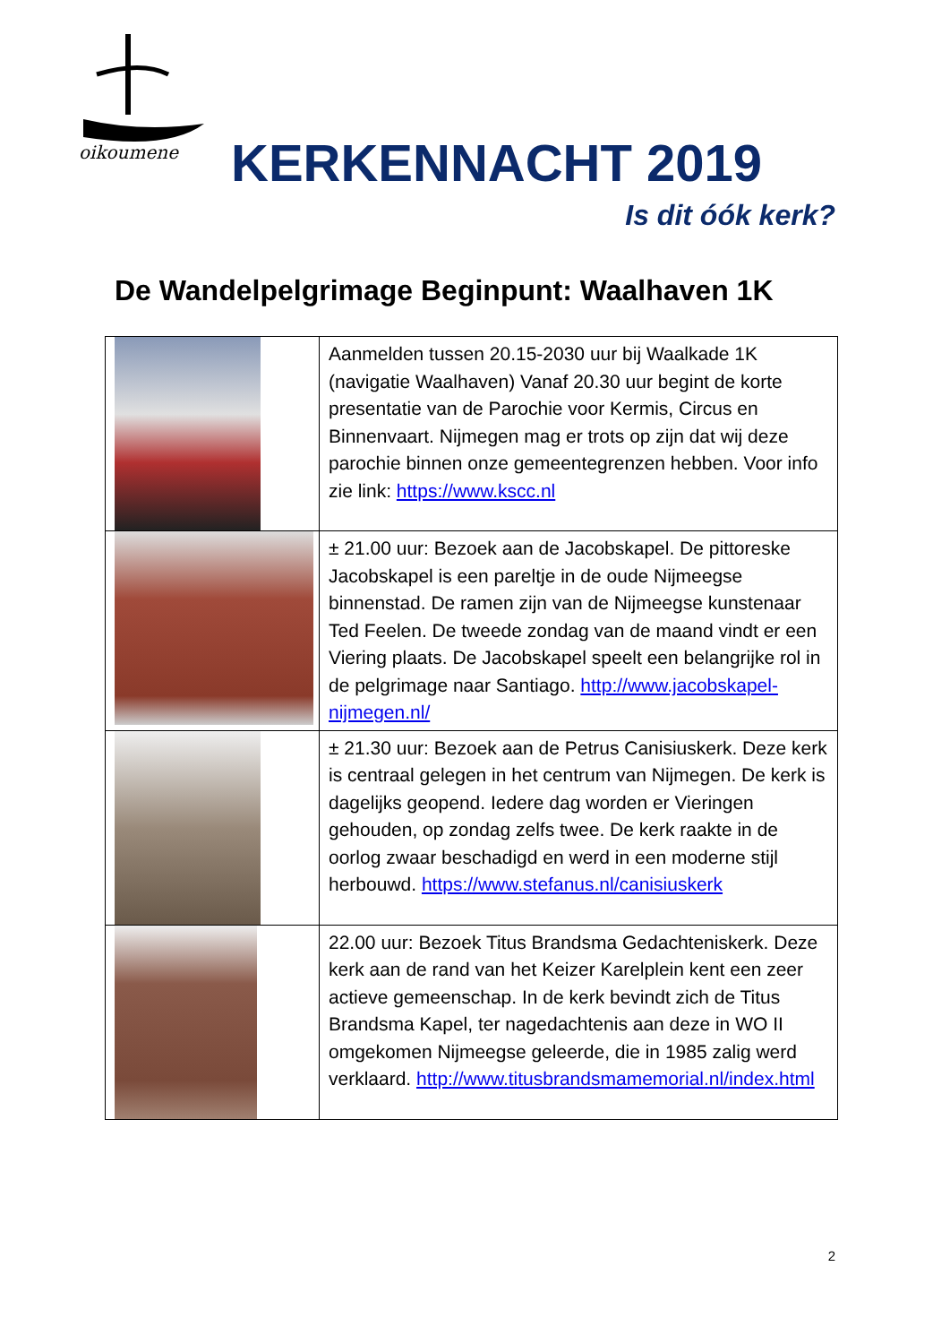oikoumene
KERKENNACHT 2019
Is dit óók kerk?
De Wandelpelgrimage Beginpunt: Waalhaven 1K
| | Aanmelden tussen 20.15-2030 uur bij Waalkade 1K (navigatie Waalhaven) Vanaf 20.30 uur begint de korte presentatie van de Parochie voor Kermis, Circus en Binnenvaart. Nijmegen mag er trots op zijn dat wij deze parochie binnen onze gemeentegrenzen hebben. Voor info zie link: https://www.kscc.nl |
| | ± 21.00 uur: Bezoek aan de Jacobskapel. De pittoreske Jacobskapel is een pareltje in de oude Nijmeegse binnenstad. De ramen zijn van de Nijmeegse kunstenaar Ted Feelen. De tweede zondag van de maand vindt er een Viering plaats. De Jacobskapel speelt een belangrijke rol in de pelgrimage naar Santiago. http://www.jacobskapel-nijmegen.nl/ |
| | ± 21.30 uur: Bezoek aan de Petrus Canisiuskerk. Deze kerk is centraal gelegen in het centrum van Nijmegen. De kerk is dagelijks geopend. Iedere dag worden er Vieringen gehouden, op zondag zelfs twee. De kerk raakte in de oorlog zwaar beschadigd en werd in een moderne stijl herbouwd. https://www.stefanus.nl/canisiuskerk |
| | 22.00 uur: Bezoek Titus Brandsma Gedachteniskerk. Deze kerk aan de rand van het Keizer Karelplein kent een zeer actieve gemeenschap. In de kerk bevindt zich de Titus Brandsma Kapel, ter nagedachtenis aan deze in WO II omgekomen Nijmeegse geleerde, die in 1985 zalig werd verklaard. http://www.titusbrandsmamemorial.nl/index.html |
2